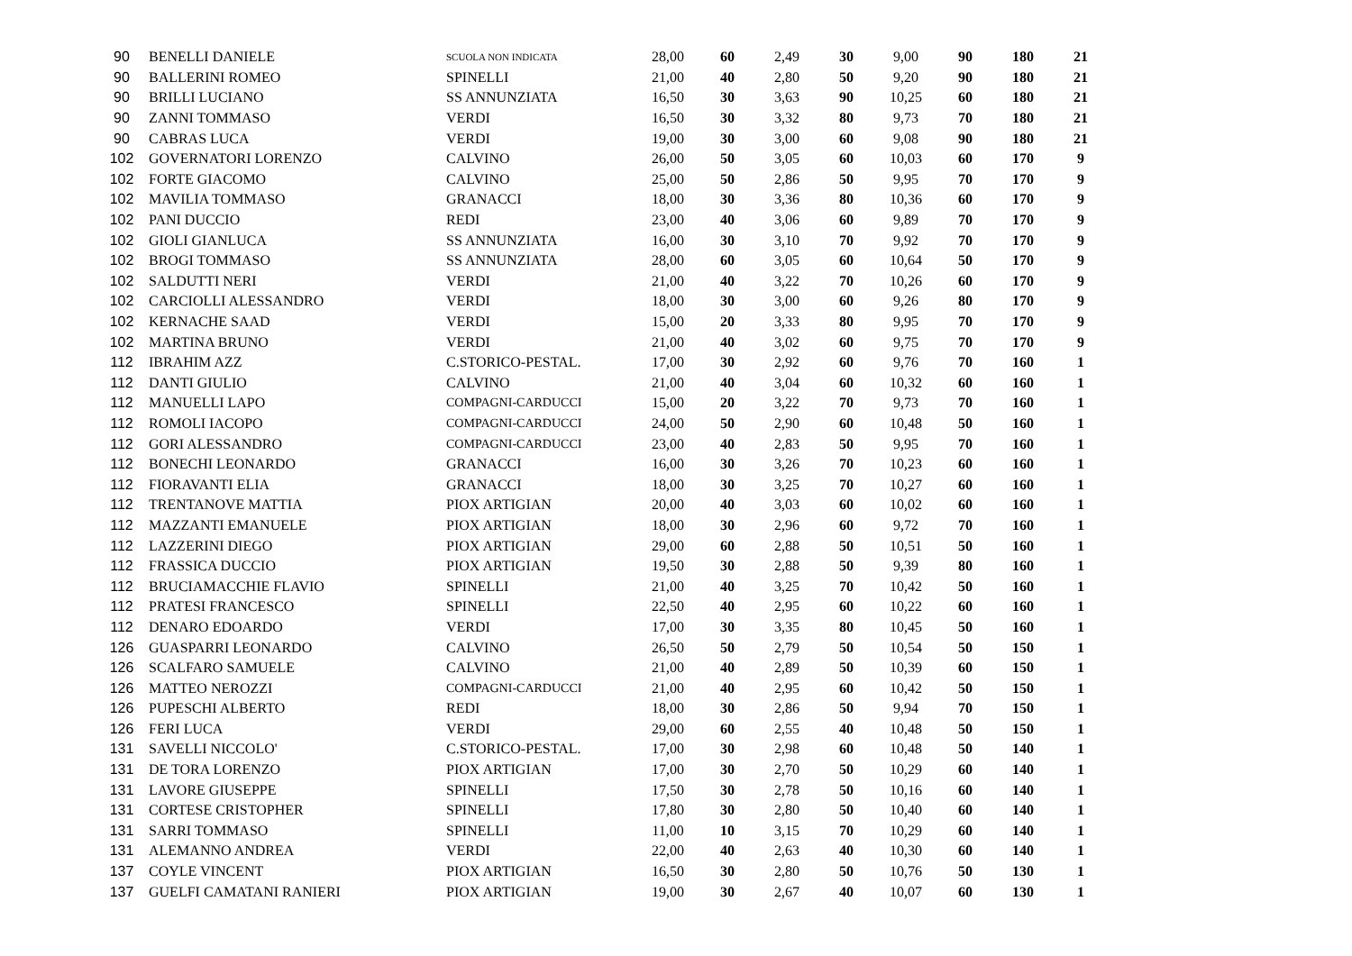| 90 | BENELLI DANIELE | SCUOLA NON INDICATA | 28,00 | 60 | 2,49 | 30 | 9,00 | 90 | 180 | 21 |
| 90 | BALLERINI ROMEO | SPINELLI | 21,00 | 40 | 2,80 | 50 | 9,20 | 90 | 180 | 21 |
| 90 | BRILLI LUCIANO | SS ANNUNZIATA | 16,50 | 30 | 3,63 | 90 | 10,25 | 60 | 180 | 21 |
| 90 | ZANNI TOMMASO | VERDI | 16,50 | 30 | 3,32 | 80 | 9,73 | 70 | 180 | 21 |
| 90 | CABRAS LUCA | VERDI | 19,00 | 30 | 3,00 | 60 | 9,08 | 90 | 180 | 21 |
| 102 | GOVERNATORI LORENZO | CALVINO | 26,00 | 50 | 3,05 | 60 | 10,03 | 60 | 170 | 9 |
| 102 | FORTE GIACOMO | CALVINO | 25,00 | 50 | 2,86 | 50 | 9,95 | 70 | 170 | 9 |
| 102 | MAVILIA TOMMASO | GRANACCI | 18,00 | 30 | 3,36 | 80 | 10,36 | 60 | 170 | 9 |
| 102 | PANI DUCCIO | REDI | 23,00 | 40 | 3,06 | 60 | 9,89 | 70 | 170 | 9 |
| 102 | GIOLI GIANLUCA | SS ANNUNZIATA | 16,00 | 30 | 3,10 | 70 | 9,92 | 70 | 170 | 9 |
| 102 | BROGI TOMMASO | SS ANNUNZIATA | 28,00 | 60 | 3,05 | 60 | 10,64 | 50 | 170 | 9 |
| 102 | SALDUTTI NERI | VERDI | 21,00 | 40 | 3,22 | 70 | 10,26 | 60 | 170 | 9 |
| 102 | CARCIOLLI ALESSANDRO | VERDI | 18,00 | 30 | 3,00 | 60 | 9,26 | 80 | 170 | 9 |
| 102 | KERNACHE SAAD | VERDI | 15,00 | 20 | 3,33 | 80 | 9,95 | 70 | 170 | 9 |
| 102 | MARTINA BRUNO | VERDI | 21,00 | 40 | 3,02 | 60 | 9,75 | 70 | 170 | 9 |
| 112 | IBRAHIM AZZ | C.STORICO-PESTAL. | 17,00 | 30 | 2,92 | 60 | 9,76 | 70 | 160 | 1 |
| 112 | DANTI GIULIO | CALVINO | 21,00 | 40 | 3,04 | 60 | 10,32 | 60 | 160 | 1 |
| 112 | MANUELLI LAPO | COMPAGNI-CARDUCCI | 15,00 | 20 | 3,22 | 70 | 9,73 | 70 | 160 | 1 |
| 112 | ROMOLI IACOPO | COMPAGNI-CARDUCCI | 24,00 | 50 | 2,90 | 60 | 10,48 | 50 | 160 | 1 |
| 112 | GORI ALESSANDRO | COMPAGNI-CARDUCCI | 23,00 | 40 | 2,83 | 50 | 9,95 | 70 | 160 | 1 |
| 112 | BONECHI LEONARDO | GRANACCI | 16,00 | 30 | 3,26 | 70 | 10,23 | 60 | 160 | 1 |
| 112 | FIORAVANTI ELIA | GRANACCI | 18,00 | 30 | 3,25 | 70 | 10,27 | 60 | 160 | 1 |
| 112 | TRENTANOVE MATTIA | PIOX ARTIGIAN | 20,00 | 40 | 3,03 | 60 | 10,02 | 60 | 160 | 1 |
| 112 | MAZZANTI EMANUELE | PIOX ARTIGIAN | 18,00 | 30 | 2,96 | 60 | 9,72 | 70 | 160 | 1 |
| 112 | LAZZERINI DIEGO | PIOX ARTIGIAN | 29,00 | 60 | 2,88 | 50 | 10,51 | 50 | 160 | 1 |
| 112 | FRASSICA DUCCIO | PIOX ARTIGIAN | 19,50 | 30 | 2,88 | 50 | 9,39 | 80 | 160 | 1 |
| 112 | BRUCIAMACCHIE FLAVIO | SPINELLI | 21,00 | 40 | 3,25 | 70 | 10,42 | 50 | 160 | 1 |
| 112 | PRATESI FRANCESCO | SPINELLI | 22,50 | 40 | 2,95 | 60 | 10,22 | 60 | 160 | 1 |
| 112 | DENARO EDOARDO | VERDI | 17,00 | 30 | 3,35 | 80 | 10,45 | 50 | 160 | 1 |
| 126 | GUASPARRI LEONARDO | CALVINO | 26,50 | 50 | 2,79 | 50 | 10,54 | 50 | 150 | 1 |
| 126 | SCALFARO SAMUELE | CALVINO | 21,00 | 40 | 2,89 | 50 | 10,39 | 60 | 150 | 1 |
| 126 | MATTEO NEROZZI | COMPAGNI-CARDUCCI | 21,00 | 40 | 2,95 | 60 | 10,42 | 50 | 150 | 1 |
| 126 | PUPESCHI ALBERTO | REDI | 18,00 | 30 | 2,86 | 50 | 9,94 | 70 | 150 | 1 |
| 126 | FERI LUCA | VERDI | 29,00 | 60 | 2,55 | 40 | 10,48 | 50 | 150 | 1 |
| 131 | SAVELLI NICCOLO' | C.STORICO-PESTAL. | 17,00 | 30 | 2,98 | 60 | 10,48 | 50 | 140 | 1 |
| 131 | DE TORA LORENZO | PIOX ARTIGIAN | 17,00 | 30 | 2,70 | 50 | 10,29 | 60 | 140 | 1 |
| 131 | LAVORE GIUSEPPE | SPINELLI | 17,50 | 30 | 2,78 | 50 | 10,16 | 60 | 140 | 1 |
| 131 | CORTESE CRISTOPHER | SPINELLI | 17,80 | 30 | 2,80 | 50 | 10,40 | 60 | 140 | 1 |
| 131 | SARRI TOMMASO | SPINELLI | 11,00 | 10 | 3,15 | 70 | 10,29 | 60 | 140 | 1 |
| 131 | ALEMANNO ANDREA | VERDI | 22,00 | 40 | 2,63 | 40 | 10,30 | 60 | 140 | 1 |
| 137 | COYLE VINCENT | PIOX ARTIGIAN | 16,50 | 30 | 2,80 | 50 | 10,76 | 50 | 130 | 1 |
| 137 | GUELFI CAMATANI RANIERI | PIOX ARTIGIAN | 19,00 | 30 | 2,67 | 40 | 10,07 | 60 | 130 | 1 |